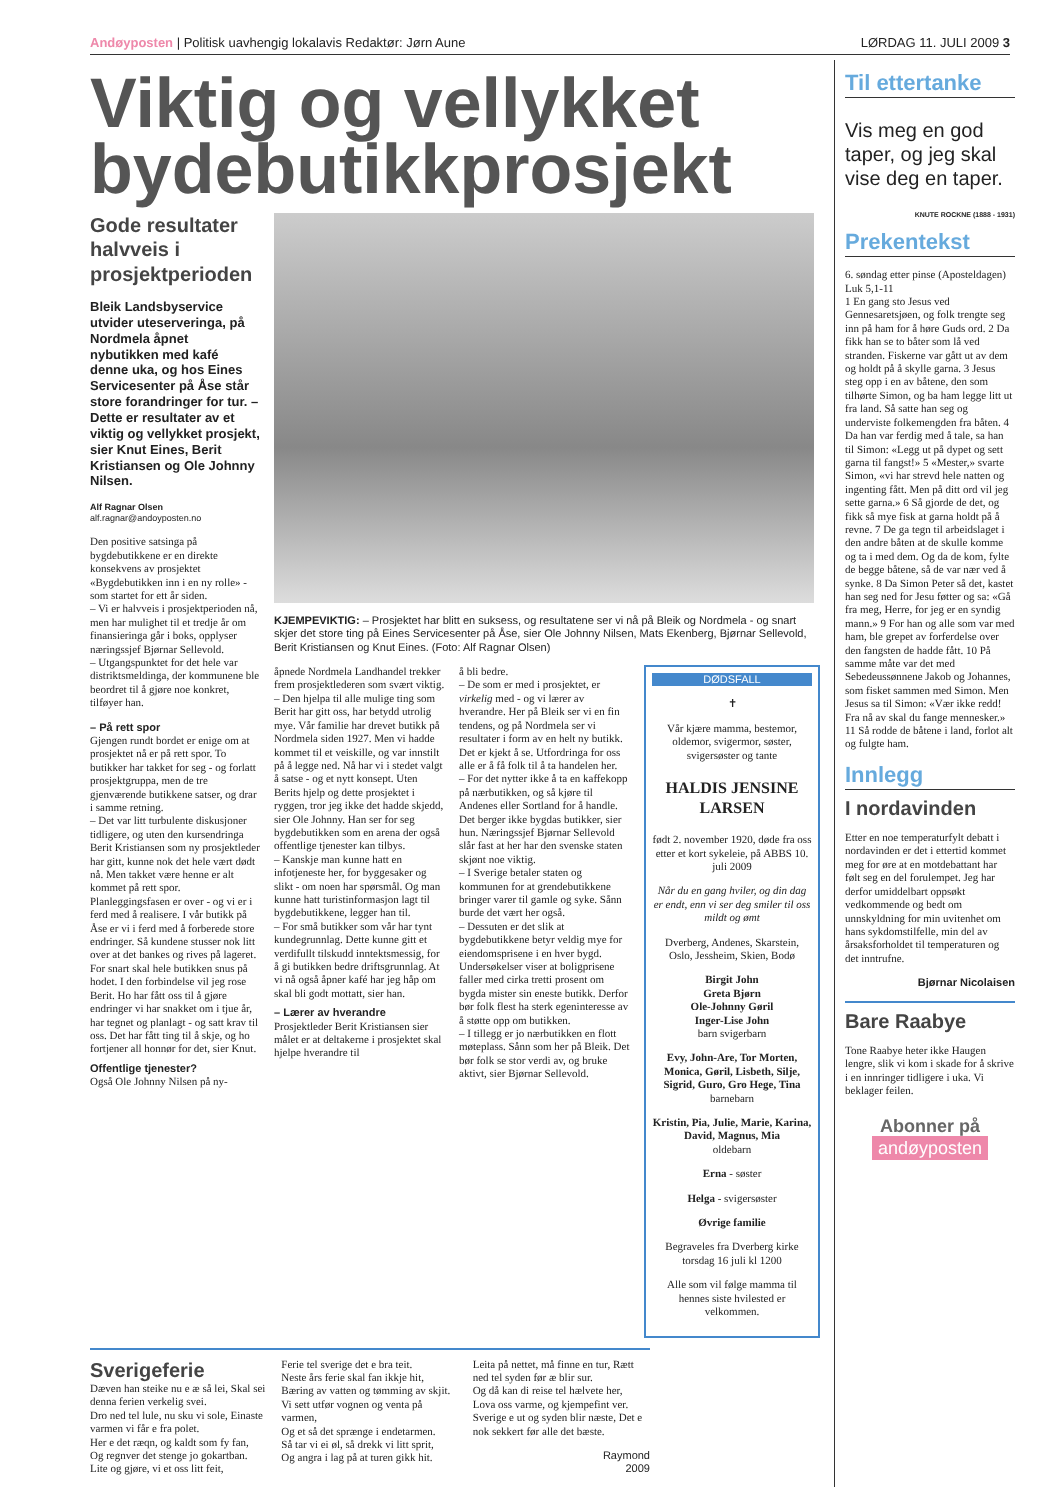Andøyposten | Politisk uavhengig lokalavis Redaktør: Jørn Aune LØRDAG 11. JULI 2009 3
Viktig og vellykket bydebutikkprosjekt
Gode resultater halvveis i prosjektperioden
Bleik Landsbyservice utvider uteserveringa, på Nordmela åpnet nybutikken med kafé denne uka, og hos Eines Servicesenter på Åse står store forandringer for tur. – Dette er resultater av et viktig og vellykket prosjekt, sier Knut Eines, Berit Kristiansen og Ole Johnny Nilsen.
Alf Ragnar Olsen
alf.ragnar@andoyposten.no
Den positive satsinga på bygdebutikkene er en direkte konsekvens av prosjektet «Bygdebutikken inn i en ny rolle» - som startet for ett år siden.
– Vi er halvveis i prosjektperioden nå, men har mulighet til et tredje år om finansieringa går i boks, opplyser næringssjef Bjørnar Sellevold.
– Utgangspunktet for det hele var distriktsmeldinga, der kommunene ble beordret til å gjøre noe konkret, tilføyer han.
– På rett spor
Gjengen rundt bordet er enige om at prosjektet nå er på rett spor. To butikker har takket for seg - og forlatt prosjektgruppa, men de tre gjenværende butikkene satser, og drar i samme retning.
– Det var litt turbulente diskusjoner tidligere, og uten den kursendringa Berit Kristiansen som ny prosjektleder har gitt, kunne nok det hele vært dødt nå. Men takket være henne er alt kommet på rett spor. Planleggingsfasen er over - og vi er i ferd med å realisere. I vår butikk på Åse er vi i ferd med å forberede store endringer. Så kundene stusser nok litt over at det bankes og rives på lageret. For snart skal hele butikken snus på hodet. I den forbindelse vil jeg rose Berit. Ho har fått oss til å gjøre endringer vi har snakket om i tjue år, har tegnet og planlagt - og satt krav til oss. Det har fått ting til å skje, og ho fortjener all honnør for det, sier Knut.
Offentlige tjenester?
Også Ole Johnny Nilsen på ny-
KJEMPEVIKTIG: – Prosjektet har blitt en suksess, og resultatene ser vi nå på Bleik og Nordmela - og snart skjer det store ting på Eines Servicesenter på Åse, sier Ole Johnny Nilsen, Mats Ekenberg, Bjørnar Sellevold, Berit Kristiansen og Knut Eines. (Foto: Alf Ragnar Olsen)
åpnede Nordmela Landhandel trekker frem prosjektlederen som svært viktig.
– Den hjelpa til alle mulige ting som Berit har gitt oss, har betydd utrolig mye. Vår familie har drevet butikk på Nordmela siden 1927. Men vi hadde kommet til et veiskille, og var innstilt på å legge ned. Nå har vi i stedet valgt å satse - og et nytt konsept. Uten Berits hjelp og dette prosjektet i ryggen, tror jeg ikke det hadde skjedd, sier Ole Johnny. Han ser for seg bygdebutikken som en arena der også offentlige tjenester kan tilbys.
– Kanskje man kunne hatt en infotjeneste her, for byggesaker og slikt - om noen har spørsmål. Og man kunne hatt turistinformasjon lagt til bygdebutikkene, legger han til.
– For små butikker som vår har tynt kundegrunnlag. Dette kunne gitt et verdifullt tilskudd inntektsmessig, for å gi butikken bedre driftsgrunnlag. At vi nå også åpner kafé har jeg håp om skal bli godt mottatt, sier han.
– Lærer av hverandre
Prosjektleder Berit Kristiansen sier målet er at deltakerne i prosjektet skal hjelpe hverandre til
å bli bedre.
– De som er med i prosjektet, er virkelig med - og vi lærer av hverandre. Her på Bleik ser vi en fin tendens, og på Nordmela ser vi resultater i form av en helt ny butikk. Det er kjekt å se. Utfordringa for oss alle er å få folk til å ta handelen her.
– For det nytter ikke å ta en kaffekopp på nærbutikken, og så kjøre til Andenes eller Sortland for å handle. Det berger ikke bygdas butikker, sier hun. Næringssjef Bjørnar Sellevold slår fast at her har den svenske staten skjønt noe viktig.
– I Sverige betaler staten og kommunen for at grendebutikkene bringer varer til gamle og syke. Sånn burde det vært her også.
– Dessuten er det slik at bygdebutikkene betyr veldig mye for eiendomsprisene i en hver bygd. Undersøkelser viser at boligprisene faller med cirka tretti prosent om bygda mister sin eneste butikk. Derfor bør folk flest ha sterk egeninteresse av å støtte opp om butikken.
– I tillegg er jo nærbutikken en flott møteplass. Sånn som her på Bleik. Det bør folk se stor verdi av, og bruke aktivt, sier Bjørnar Sellevold.
DØDSFALL
✝
Vår kjære mamma, bestemor, oldemor, svigermor, søster, svigersøster og tante
HALDIS JENSINE LARSEN
født 2. november 1920, døde fra oss etter et kort sykeleie, på ABBS 10. juli 2009
Når du en gang hviler, og din dag er endt, enn vi ser deg smiler til oss mildt og ømt
Dverberg, Andenes, Skarstein, Oslo, Jessheim, Skien, Bodø
Birgit John
Greta Bjørn
Ole-Johnny Gøril
Inger-Lise John
barn svigerbarn
Evy, John-Are, Tor Morten, Monica, Gøril, Lisbeth, Silje, Sigrid, Guro, Gro Hege, Tina
barnebarn
Kristin, Pia, Julie, Marie, Karina, David, Magnus, Mia
oldebarn
Erna - søster
Helga - svigersøster
Øvrige familie
Begraveles fra Dverberg kirke torsdag 16 juli kl 1200
Alle som vil følge mamma til hennes siste hvilested er velkommen.
Sverigeferie
Dæven han steike nu e æ så lei, Skal sei denna ferien verkelig svei.
Dro ned tel lule, nu sku vi sole, Einaste varmen vi får e fra polet.
Her e det ræqn, og kaldt som fy fan,
Og regnver det stenge jo gokartban.
Lite og gjøre, vi et oss litt feit,
Ferie tel sverige det e bra teit.
Neste års ferie skal fan ikkje hit,
Bæring av vatten og tømming av skjit.
Vi sett utfør vognen og venta på varmen,
Og et så det sprænge i endetarmen.
Så tar vi ei øl, så drekk vi litt sprit,
Og angra i lag på at turen gikk hit.
Leita på nettet, må finne en tur, Rætt ned tel syden før æ blir sur.
Og då kan di reise tel hælvete her,
Lova oss varme, og kjempefint ver.
Sverige e ut og syden blir næste, Det e nok sekkert før alle det bæste.
Raymond
2009
Til ettertanke
Vis meg en god taper, og jeg skal vise deg en taper.
KNUTE ROCKNE (1888 - 1931)
Prekentekst
6. søndag etter pinse (Aposteldagen)
Luk 5,1-11
1 En gang sto Jesus ved Gennesaretsjøen, og folk trengte seg inn på ham for å høre Guds ord. 2 Da fikk han se to båter som lå ved stranden. Fiskerne var gått ut av dem og holdt på å skylle garna. 3 Jesus steg opp i en av båtene, den som tilhørte Simon, og ba ham legge litt ut fra land. Så satte han seg og underviste folkemengden fra båten. 4 Da han var ferdig med å tale, sa han til Simon: «Legg ut på dypet og sett garna til fangst!» 5 «Mester,» svarte Simon, «vi har strevd hele natten og ingenting fått. Men på ditt ord vil jeg sette garna.» 6 Så gjorde de det, og fikk så mye fisk at garna holdt på å revne. 7 De ga tegn til arbeidslaget i den andre båten at de skulle komme og ta i med dem. Og da de kom, fylte de begge båtene, så de var nær ved å synke. 8 Da Simon Peter så det, kastet han seg ned for Jesu føtter og sa: «Gå fra meg, Herre, for jeg er en syndig mann.» 9 For han og alle som var med ham, ble grepet av forferdelse over den fangsten de hadde fått. 10 På samme måte var det med Sebedeussønnene Jakob og Johannes, som fisket sammen med Simon. Men Jesus sa til Simon: «Vær ikke redd! Fra nå av skal du fange mennesker.» 11 Så rodde de båtene i land, forlot alt og fulgte ham.
Innlegg
I nordavinden
Etter en noe temperaturfylt debatt i nordavinden er det i ettertid kommet meg for øre at en motdebattant har følt seg en del forulempet. Jeg har derfor umiddelbart oppsøkt vedkommende og bedt om unnskyldning for min uvitenhet om hans sykdomstilfelle, min del av årsaksforholdet til temperaturen og det inntrufne.
Bjørnar Nicolaisen
Bare Raabye
Tone Raabye heter ikke Haugen lengre, slik vi kom i skade for å skrive i en innringer tidligere i uka. Vi beklager feilen.
Abonner på
andøyposten